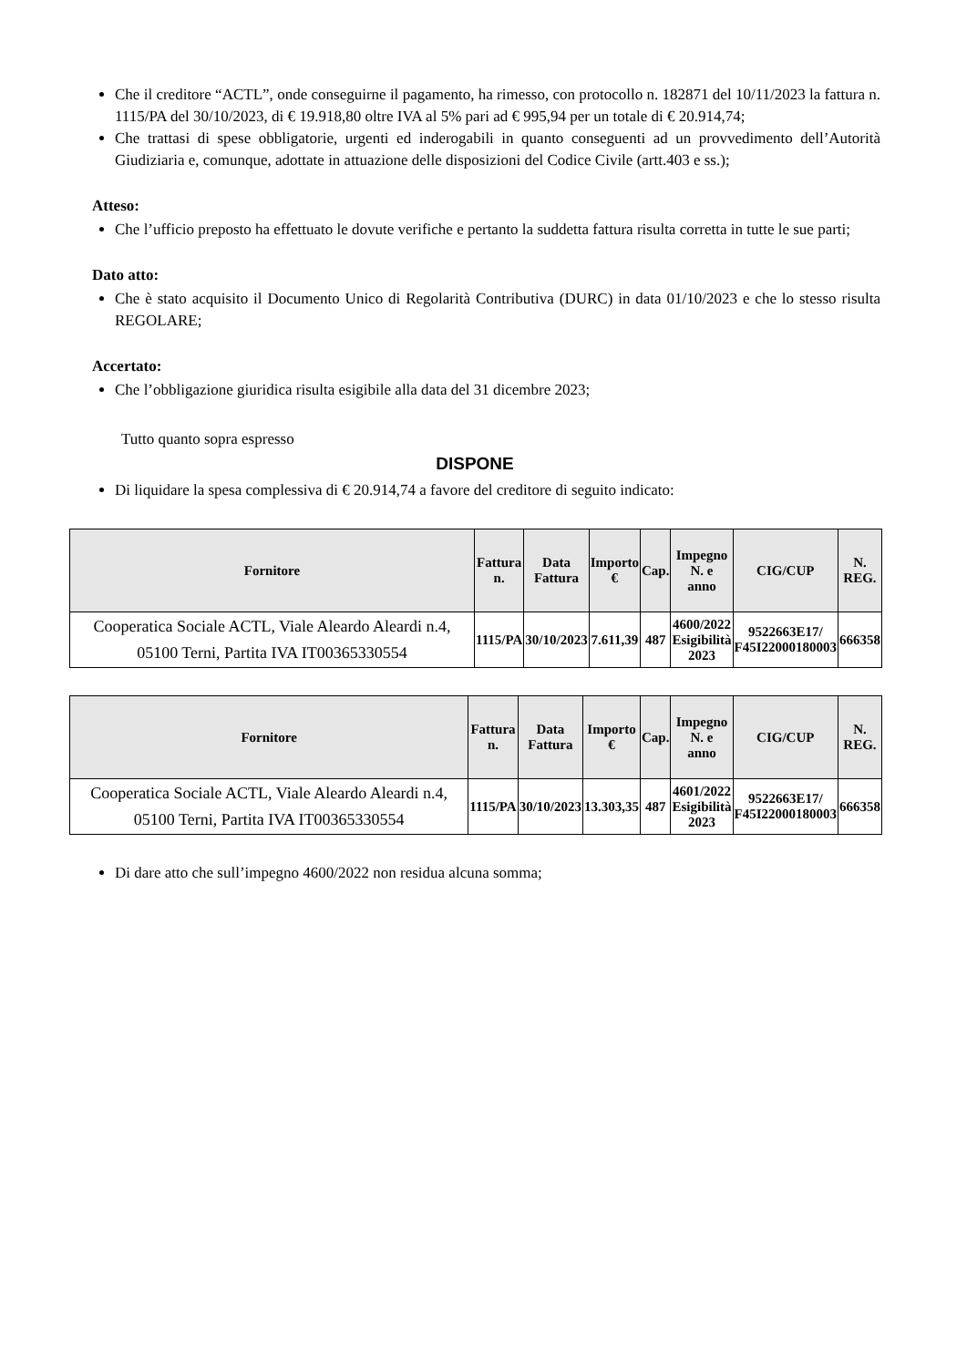Che il creditore “ACTL”, onde conseguirne il pagamento, ha rimesso, con protocollo n. 182871 del 10/11/2023 la fattura n. 1115/PA del 30/10/2023, di € 19.918,80 oltre IVA al 5% pari ad € 995,94 per un totale di € 20.914,74;
Che trattasi di spese obbligatorie, urgenti ed inderogabili in quanto conseguenti ad un provvedimento dell’Autorità Giudiziaria e, comunque, adottate in attuazione delle disposizioni del Codice Civile (artt.403 e ss.);
Atteso:
Che l’ufficio preposto ha effettuato le dovute verifiche e pertanto la suddetta fattura risulta corretta in tutte le sue parti;
Dato atto:
Che è stato acquisito il Documento Unico di Regolarità Contributiva (DURC) in data 01/10/2023 e che lo stesso risulta REGOLARE;
Accertato:
Che l’obbligazione giuridica risulta esigibile alla data del 31 dicembre 2023;
Tutto quanto sopra espresso
DISPONE
Di liquidare la spesa complessiva di € 20.914,74 a favore del creditore di seguito indicato:
| Fornitore | Fattura n. | Data Fattura | Importo € | Cap. | Impegno N. e anno | CIG/CUP | N. REG. |
| --- | --- | --- | --- | --- | --- | --- | --- |
| Cooperatica Sociale ACTL, Viale Aleardo Aleardi n.4, 05100 Terni, Partita IVA IT00365330554 | 1115/PA | 30/10/2023 | 7.611,39 | 487 | 4600/2022 Esigibilità 2023 | 9522663E17/ F45I22000180003 | 666358 |
| Fornitore | Fattura n. | Data Fattura | Importo € | Cap. | Impegno N. e anno | CIG/CUP | N. REG. |
| --- | --- | --- | --- | --- | --- | --- | --- |
| Cooperatica Sociale ACTL, Viale Aleardo Aleardi n.4, 05100 Terni, Partita IVA IT00365330554 | 1115/PA | 30/10/2023 | 13.303,35 | 487 | 4601/2022 Esigibilità 2023 | 9522663E17/ F45I22000180003 | 666358 |
Di dare atto che sull’impegno 4600/2022 non residua alcuna somma;